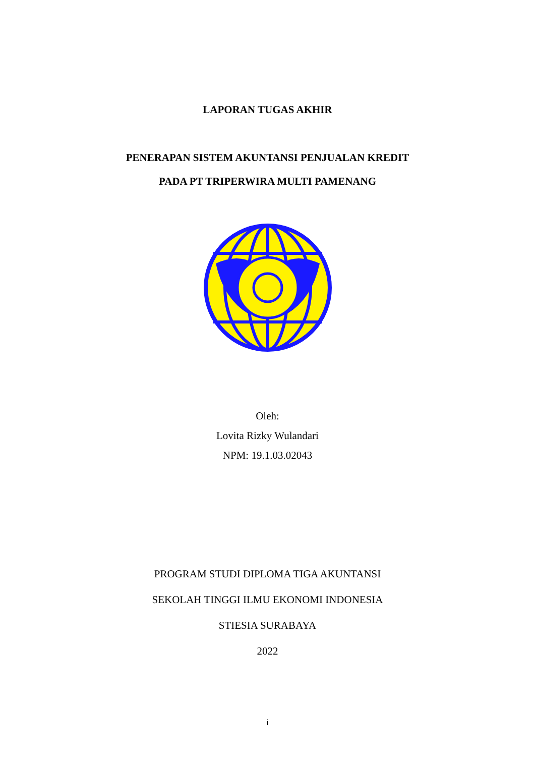LAPORAN TUGAS AKHIR
PENERAPAN SISTEM AKUNTANSI PENJUALAN KREDIT
PADA PT TRIPERWIRA MULTI PAMENANG
Oleh:
Lovita Rizky Wulandari
NPM: 19.1.03.02043
PROGRAM STUDI DIPLOMA TIGA AKUNTANSI
SEKOLAH TINGGI ILMU EKONOMI INDONESIA
STIESIA SURABAYA
2022
i